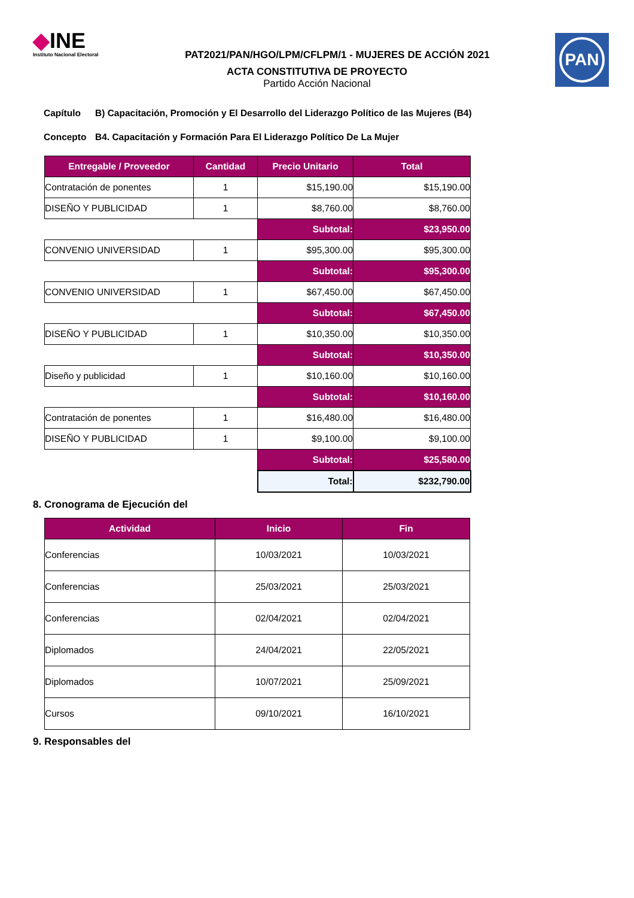◆INE
Instituto Nacional Electoral
PAT2021/PAN/HGO/LPM/CFLPM/1 - MUJERES DE ACCIÓN 2021
PAN
ACTA CONSTITUTIVA DE PROYECTO
Partido Acción Nacional
Capítulo B) Capacitación, Promoción y El Desarrollo del Liderazgo Político de las Mujeres (B4)
Concepto B4. Capacitación y Formación Para El Liderazgo Político De La Mujer
| Entregable / Proveedor | Cantidad | Precio Unitario | Total |
| --- | --- | --- | --- |
| Contratación de ponentes | 1 | $15,190.00 | $15,190.00 |
| DISEÑO Y PUBLICIDAD | 1 | $8,760.00 | $8,760.00 |
| | | Subtotal: | $23,950.00 |
| CONVENIO UNIVERSIDAD | 1 | $95,300.00 | $95,300.00 |
| | | Subtotal: | $95,300.00 |
| CONVENIO UNIVERSIDAD | 1 | $67,450.00 | $67,450.00 |
| | | Subtotal: | $67,450.00 |
| DISEÑO Y PUBLICIDAD | 1 | $10,350.00 | $10,350.00 |
| | | Subtotal: | $10,350.00 |
| Diseño y publicidad | 1 | $10,160.00 | $10,160.00 |
| | | Subtotal: | $10,160.00 |
| Contratación de ponentes | 1 | $16,480.00 | $16,480.00 |
| DISEÑO Y PUBLICIDAD | 1 | $9,100.00 | $9,100.00 |
| | | Subtotal: | $25,580.00 |
| | | Total: | $232,790.00 |
8. Cronograma de Ejecución del
| Actividad | Inicio | Fin |
| --- | --- | --- |
| Conferencias | 10/03/2021 | 10/03/2021 |
| Conferencias | 25/03/2021 | 25/03/2021 |
| Conferencias | 02/04/2021 | 02/04/2021 |
| Diplomados | 24/04/2021 | 22/05/2021 |
| Diplomados | 10/07/2021 | 25/09/2021 |
| Cursos | 09/10/2021 | 16/10/2021 |
9. Responsables del